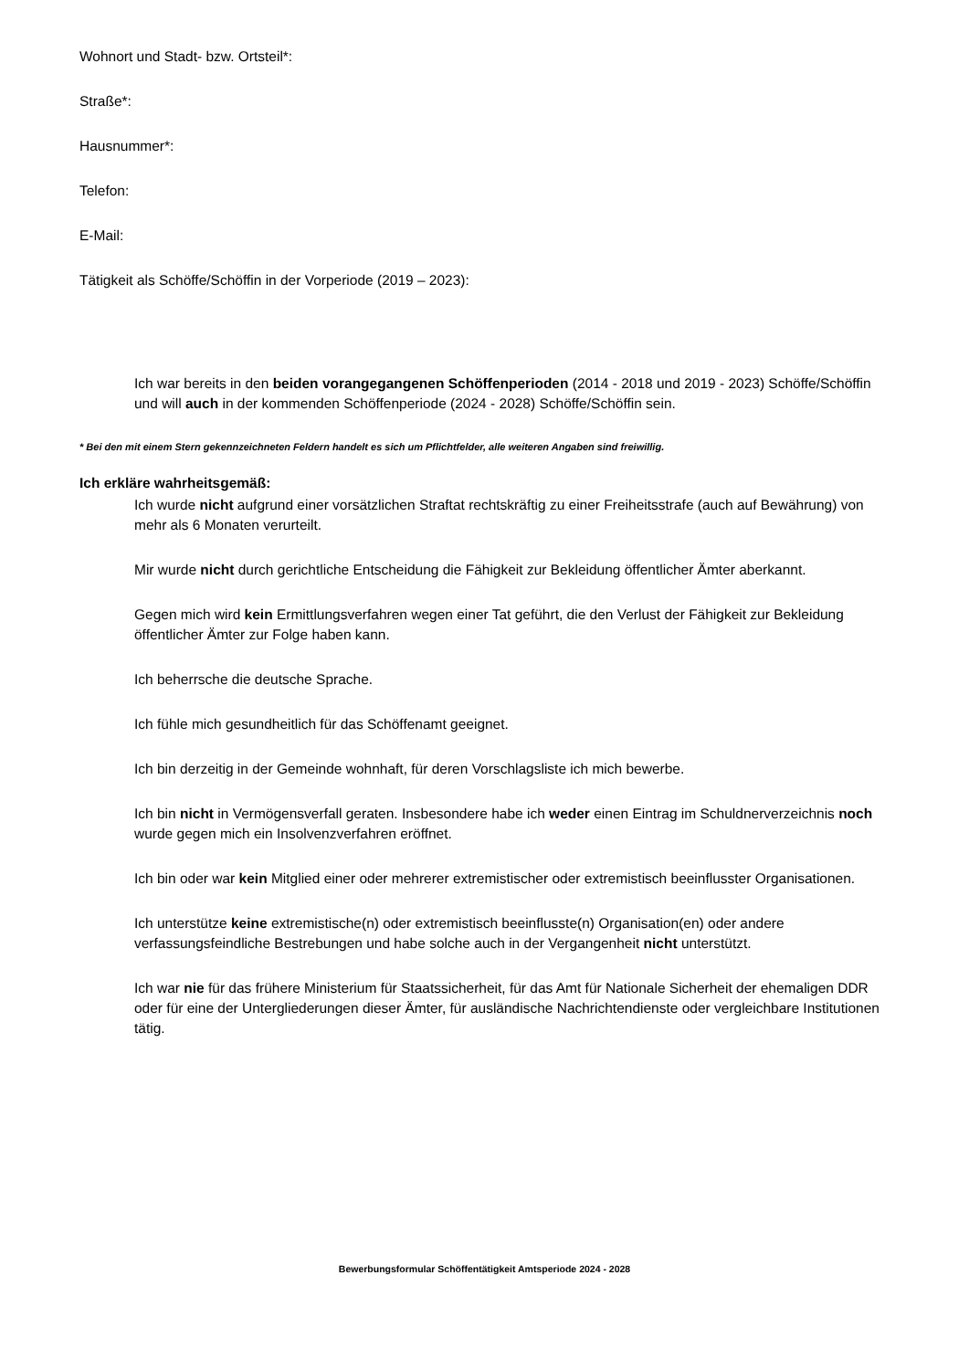Wohnort und Stadt- bzw. Ortsteil*:
Straße*:
Hausnummer*:
Telefon:
E-Mail:
Tätigkeit als Schöffe/Schöffin in der Vorperiode (2019 – 2023):
Ich war bereits in den beiden vorangegangenen Schöffenperioden (2014 - 2018 und 2019 - 2023) Schöffe/Schöffin und will auch in der kommenden Schöffenperiode (2024 - 2028) Schöffe/Schöffin sein.
* Bei den mit einem Stern gekennzeichneten Feldern handelt es sich um Pflichtfelder, alle weiteren Angaben sind freiwillig.
Ich erkläre wahrheitsgemäß:
Ich wurde nicht aufgrund einer vorsätzlichen Straftat rechtskräftig zu einer Freiheitsstrafe (auch auf Bewährung) von mehr als 6 Monaten verurteilt.
Mir wurde nicht durch gerichtliche Entscheidung die Fähigkeit zur Bekleidung öffentlicher Ämter aberkannt.
Gegen mich wird kein Ermittlungsverfahren wegen einer Tat geführt, die den Verlust der Fähigkeit zur Bekleidung öffentlicher Ämter zur Folge haben kann.
Ich beherrsche die deutsche Sprache.
Ich fühle mich gesundheitlich für das Schöffenamt geeignet.
Ich bin derzeitig in der Gemeinde wohnhaft, für deren Vorschlagsliste ich mich bewerbe.
Ich bin nicht in Vermögensverfall geraten. Insbesondere habe ich weder einen Eintrag im Schuldnerverzeichnis noch wurde gegen mich ein Insolvenzverfahren eröffnet.
Ich bin oder war kein Mitglied einer oder mehrerer extremistischer oder extremistisch beeinflusster Organisationen.
Ich unterstütze keine extremistische(n) oder extremistisch beeinflusste(n) Organisation(en) oder andere verfassungsfeindliche Bestrebungen und habe solche auch in der Vergangenheit nicht unterstützt.
Ich war nie für das frühere Ministerium für Staatssicherheit, für das Amt für Nationale Sicherheit der ehemaligen DDR oder für eine der Untergliederungen dieser Ämter, für ausländische Nachrichtendienste oder vergleichbare Institutionen tätig.
Bewerbungsformular Schöffentätigkeit Amtsperiode 2024 - 2028